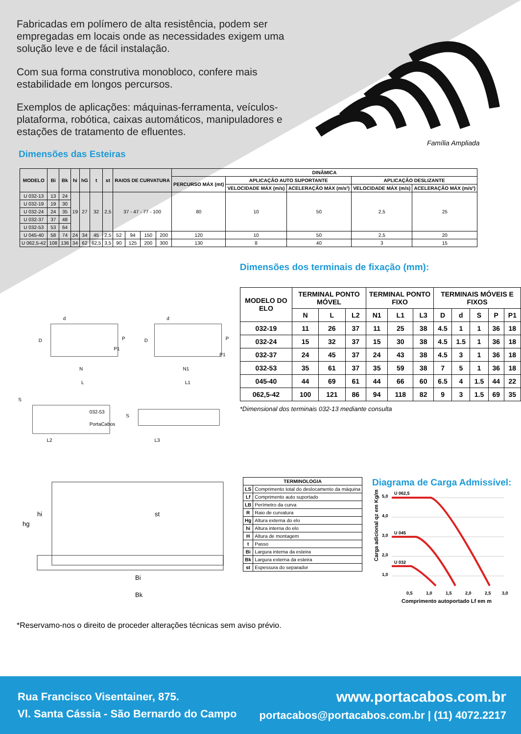Fabricadas em polímero de alta resistência, podem ser empregadas em locais onde as necessidades exigem uma solução leve e de fácil instalação.
Com sua forma construtiva monobloco, confere mais estabilidade em longos percursos.
Exemplos de aplicações: máquinas-ferramenta, veículos-plataforma, robótica, caixas automáticos, manipuladores e estações de tratamento de efluentes.
Família Ampliada
Dimensões das Esteiras
| MODELO | Bi | Bk | hi | hG | t | st | RAIOS DE CURVATURA | | | | DINÂMICA | | | | |
| --- | --- | --- | --- | --- | --- | --- | --- | --- | --- | --- | --- | --- | --- | --- | --- |
| | | | | | | | | | | | PERCURSO MÁX (mt) | APLICAÇÃO AUTO SUPORTANTE | | APLICAÇÃO DESLIZANTE | |
| | | | | | | | | | | | | VELOCIDADE MÁX (m/s) | ACELERAÇÃO MÁX (m/s²) | VELOCIDADE MÁX (m/s) | ACELERAÇÃO MÁX (m/s²) |
| U 032-13 | 13 | 24 | 19 | 27 | 32 | 2,5 | 37 - 47 - 77 - 100 | | | | 80 | 10 | 50 | 2,5 | 25 |
| U 032-19 | 19 | 30 | | | | | | | | | | | | | |
| U 032-24 | 24 | 35 | | | | | | | | | | | | | |
| U 032-37 | 37 | 48 | | | | | | | | | | | | | |
| U 032-53 | 53 | 64 | | | | | | | | | | | | | |
| U 045-40 | 58 | 74 | 24 | 34 | 45 | 2,5 | 52 | 94 | 150 | 200 | 120 | 10 | 50 | 2,5 | 20 |
| U 062,5-42 | 108 | 136 | 34 | 62 | 62,5 | 3,5 | 90 | 125 | 200 | 300 | 130 | 8 | 40 | 3 | 15 |
d
N
L
d
N1
L1
L2
L3
S
P
P
D
D
P1
P1
032-53
PortaCabos
S
Dimensões dos terminais de fixação (mm):
| MODELO DO ELO | TERMINAL PONTO MÓVEL | | | TERMINAL PONTO FIXO | | | TERMINAIS MÓVEIS E FIXOS | | | | |
| --- | --- | --- | --- | --- | --- | --- | --- | --- | --- | --- | --- |
| | N | L | L2 | N1 | L1 | L3 | D | d | S | P | P1 |
| 032-19 | 11 | 26 | 37 | 11 | 25 | 38 | 4.5 | 1 | 1 | 36 | 18 |
| 032-24 | 15 | 32 | 37 | 15 | 30 | 38 | 4.5 | 1.5 | 1 | 36 | 18 |
| 032-37 | 24 | 45 | 37 | 24 | 43 | 38 | 4.5 | 3 | 1 | 36 | 18 |
| 032-53 | 35 | 61 | 37 | 35 | 59 | 38 | 7 | 5 | 1 | 36 | 18 |
| 045-40 | 44 | 69 | 61 | 44 | 66 | 60 | 6.5 | 4 | 1.5 | 44 | 22 |
| 062,5-42 | 100 | 121 | 86 | 94 | 118 | 82 | 9 | 3 | 1.5 | 69 | 35 |
*Dimensional dos terminais 032-13 mediante consulta
hg
hi
st
Bi
Bk
| TERMINOLOGIA | |
| --- | --- |
| LS | Comprimento total do deslocamento da máquina |
| Lf | Comprimento auto suportado |
| LB | Perímetro da curva |
| R | Raio de curvatura |
| Hg | Altura externa do elo |
| hi | Altura interna do elo |
| H | Altura de montagem |
| t | Passo |
| Bi | Largura interna da esteira |
| Bk | Largura externa da esteira |
| st | Espessura do separador |
Diagrama de Carga Admissível:
U 062,5
U 045
U 032
5,0
4,0
3,0
2,0
1,0
0,5
1,0
1,5
2,0
2,5
3,0
Comprimento autoportado Lf em m
Carga adicional qz em Kg/m
*Reservamo-nos o direito de proceder alterações técnicas sem aviso prévio.
Rua Francisco Visentainer, 875.
Vl. Santa Cássia - São Bernardo do Campo
www.portacabos.com.br
portacabos@portacabos.com.br | (11) 4072.2217